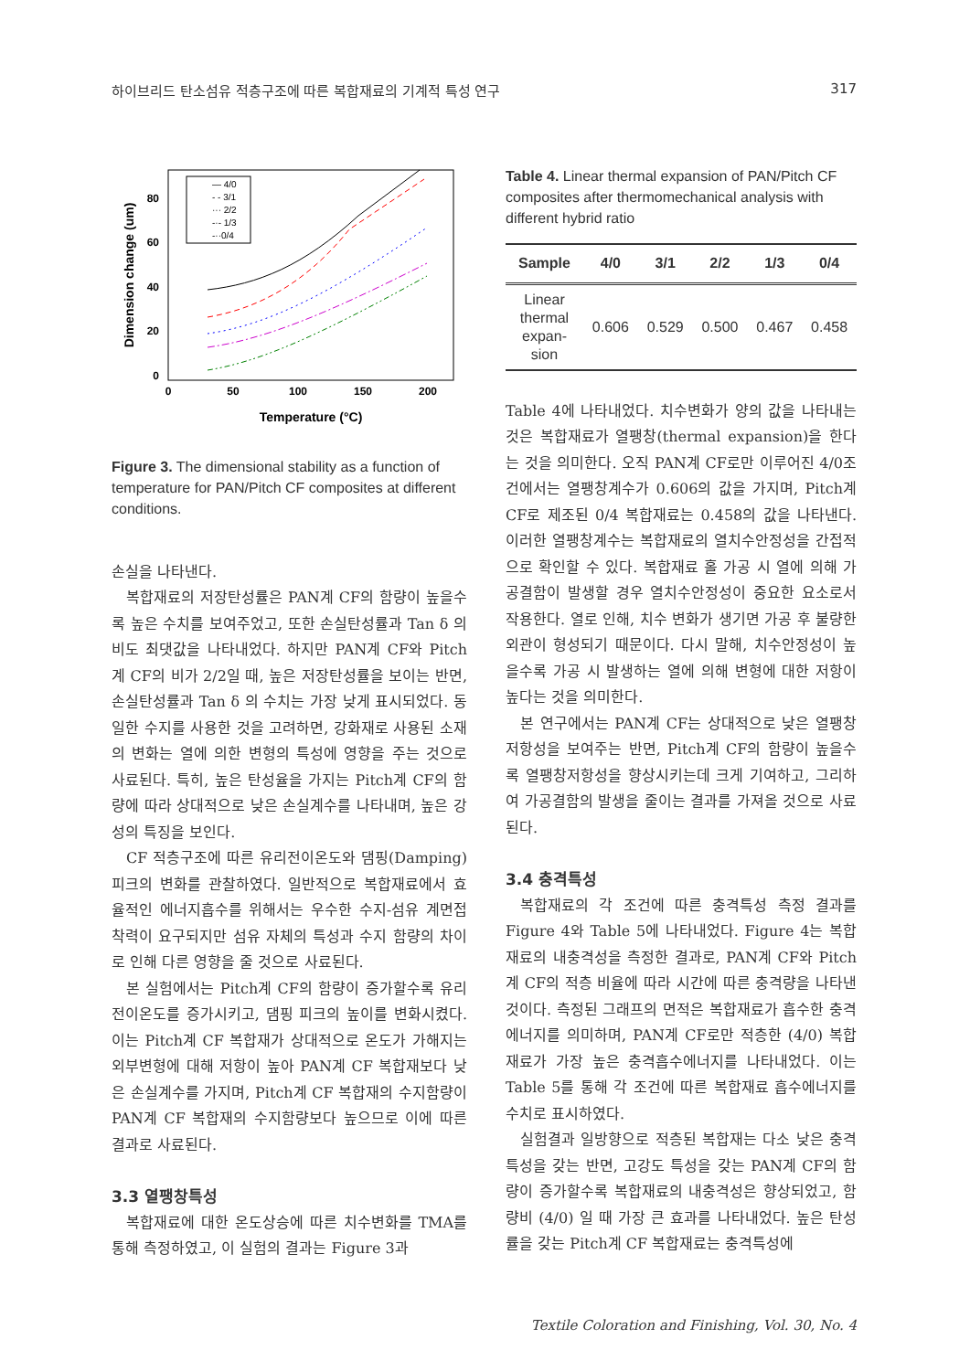하이브리드 탄소섬유 적층구조에 따른 복합재료의 기계적 특성 연구 317
Dimension change (um)
80
60
40
20
0
0
50
100
150
200
Temperature (°C)
— 4/0
- - 3/1
··· 2/2
-·- 1/3
-··0/4
Figure 3. The dimensional stability as a function of temperature for PAN/Pitch CF composites at different conditions.
손실을 나타낸다.
복합재료의 저장탄성률은 PAN계 CF의 함량이 높을수록 높은 수치를 보여주었고, 또한 손실탄성률과 Tan δ 의 비도 최댓값을 나타내었다. 하지만 PAN계 CF와 Pitch계 CF의 비가 2/2일 때, 높은 저장탄성률을 보이는 반면, 손실탄성률과 Tan δ 의 수치는 가장 낮게 표시되었다. 동일한 수지를 사용한 것을 고려하면, 강화재로 사용된 소재의 변화는 열에 의한 변형의 특성에 영향을 주는 것으로 사료된다. 특히, 높은 탄성율을 가지는 Pitch계 CF의 함량에 따라 상대적으로 낮은 손실계수를 나타내며, 높은 강성의 특징을 보인다.
CF 적층구조에 따른 유리전이온도와 댐핑(Damping) 피크의 변화를 관찰하였다. 일반적으로 복합재료에서 효율적인 에너지흡수를 위해서는 우수한 수지-섬유 계면접착력이 요구되지만 섬유 자체의 특성과 수지 함량의 차이로 인해 다른 영향을 줄 것으로 사료된다.
본 실험에서는 Pitch계 CF의 함량이 증가할수록 유리전이온도를 증가시키고, 댐핑 피크의 높이를 변화시켰다. 이는 Pitch계 CF 복합재가 상대적으로 온도가 가해지는 외부변형에 대해 저항이 높아 PAN계 CF 복합재보다 낮은 손실계수를 가지며, Pitch계 CF 복합재의 수지함량이 PAN계 CF 복합재의 수지함량보다 높으므로 이에 따른 결과로 사료된다.
3.3 열팽창특성
복합재료에 대한 온도상승에 따른 치수변화를 TMA를 통해 측정하였고, 이 실험의 결과는 Figure 3과
Table 4. Linear thermal expansion of PAN/Pitch CF composites after thermomechanical analysis with different hybrid ratio
| Sample | 4/0 | 3/1 | 2/2 | 1/3 | 0/4 |
| --- | --- | --- | --- | --- | --- |
| Linear thermal expan- sion | 0.606 | 0.529 | 0.500 | 0.467 | 0.458 |
Table 4에 나타내었다. 치수변화가 양의 값을 나타내는 것은 복합재료가 열팽창(thermal expansion)을 한다는 것을 의미한다. 오직 PAN계 CF로만 이루어진 4/0조건에서는 열팽창계수가 0.606의 값을 가지며, Pitch계 CF로 제조된 0/4 복합재료는 0.458의 값을 나타낸다. 이러한 열팽창계수는 복합재료의 열치수안정성을 간접적으로 확인할 수 있다. 복합재료 홀 가공 시 열에 의해 가공결함이 발생할 경우 열치수안정성이 중요한 요소로서 작용한다. 열로 인해, 치수 변화가 생기면 가공 후 불량한 외관이 형성되기 때문이다. 다시 말해, 치수안정성이 높을수록 가공 시 발생하는 열에 의해 변형에 대한 저항이 높다는 것을 의미한다.
본 연구에서는 PAN계 CF는 상대적으로 낮은 열팽창저항성을 보여주는 반면, Pitch계 CF의 함량이 높을수록 열팽창저항성을 향상시키는데 크게 기여하고, 그리하여 가공결함의 발생을 줄이는 결과를 가져올 것으로 사료된다.
3.4 충격특성
복합재료의 각 조건에 따른 충격특성 측정 결과를 Figure 4와 Table 5에 나타내었다. Figure 4는 복합재료의 내충격성을 측정한 결과로, PAN계 CF와 Pitch계 CF의 적층 비율에 따라 시간에 따른 충격량을 나타낸 것이다. 측정된 그래프의 면적은 복합재료가 흡수한 충격에너지를 의미하며, PAN계 CF로만 적층한 (4/0) 복합재료가 가장 높은 충격흡수에너지를 나타내었다. 이는 Table 5를 통해 각 조건에 따른 복합재료 흡수에너지를 수치로 표시하였다.
실험결과 일방향으로 적층된 복합재는 다소 낮은 충격특성을 갖는 반면, 고강도 특성을 갖는 PAN계 CF의 함량이 증가할수록 복합재료의 내충격성은 향상되었고, 함량비 (4/0) 일 때 가장 큰 효과를 나타내었다. 높은 탄성률을 갖는 Pitch계 CF 복합재료는 충격특성에
Textile Coloration and Finishing, Vol. 30, No. 4